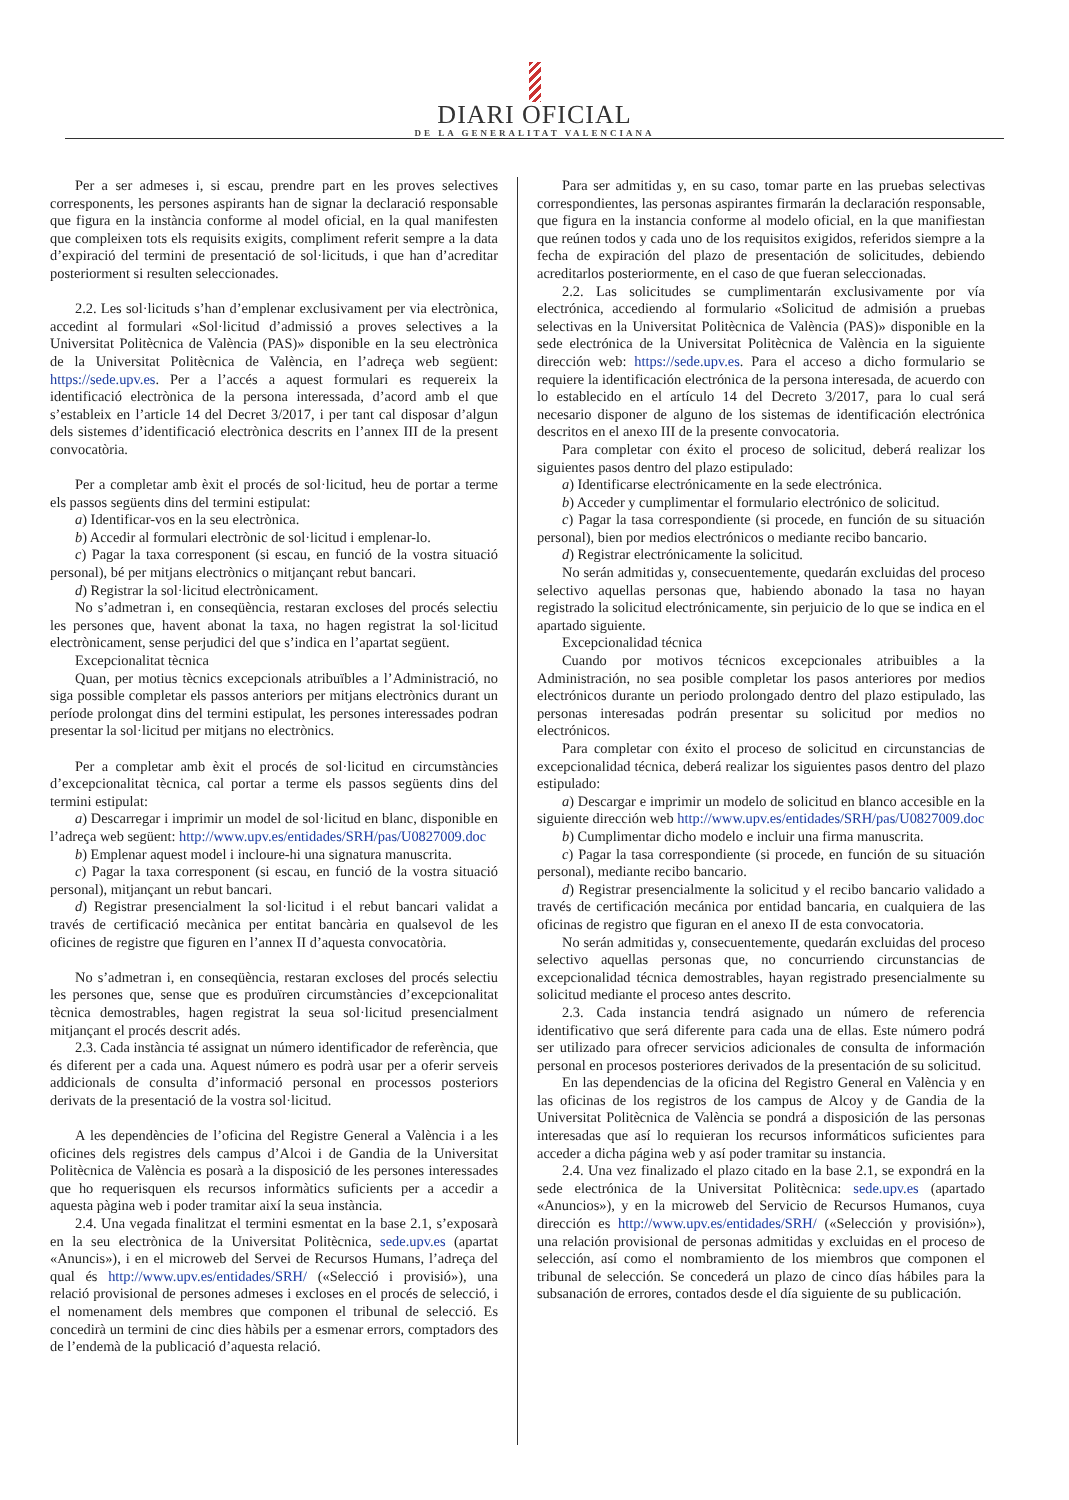DIARI OFICIAL
DE LA GENERALITAT VALENCIANA
Per a ser admeses i, si escau, prendre part en les proves selectives corresponents, les persones aspirants han de signar la declaració responsable que figura en la instància conforme al model oficial, en la qual manifesten que compleixen tots els requisits exigits, compliment referit sempre a la data d’expiració del termini de presentació de sol·licituds, i que han d’acreditar posteriorment si resulten seleccionades.
2.2. Les sol·licituds s’han d’emplenar exclusivament per via electrònica, accedint al formulari «Sol·licitud d’admissió a proves selectives a la Universitat Politècnica de València (PAS)» disponible en la seu electrònica de la Universitat Politècnica de València, en l’adreça web següent: https://sede.upv.es. Per a l’accés a aquest formulari es requereix la identificació electrònica de la persona interessada, d’acord amb el que s’estableix en l’article 14 del Decret 3/2017, i per tant cal disposar d’algun dels sistemes d’identificació electrònica descrits en l’annex III de la present convocatòria.
Per a completar amb èxit el procés de sol·licitud, heu de portar a terme els passos següents dins del termini estipulat:
a) Identificar-vos en la seu electrònica.
b) Accedir al formulari electrònic de sol·licitud i emplenar-lo.
c) Pagar la taxa corresponent (si escau, en funció de la vostra situació personal), bé per mitjans electrònics o mitjançant rebut bancari.
d) Registrar la sol·licitud electrònicament.
No s’admetran i, en conseqüència, restaran excloses del procés selectiu les persones que, havent abonat la taxa, no hagen registrat la sol·licitud electrònicament, sense perjudici del que s’indica en l’apartat següent.
Excepcionalitat tècnica
Quan, per motius tècnics excepcionals atribuïbles a l’Administració, no siga possible completar els passos anteriors per mitjans electrònics durant un període prolongat dins del termini estipulat, les persones interessades podran presentar la sol·licitud per mitjans no electrònics.
Per a completar amb èxit el procés de sol·licitud en circumstàncies d’excepcionalitat tècnica, cal portar a terme els passos següents dins del termini estipulat:
a) Descarregar i imprimir un model de sol·licitud en blanc, disponible en l’adreça web següent: http://www.upv.es/entidades/SRH/pas/U0827009.doc
b) Emplenar aquest model i incloure-hi una signatura manuscrita.
c) Pagar la taxa corresponent (si escau, en funció de la vostra situació personal), mitjançant un rebut bancari.
d) Registrar presencialment la sol·licitud i el rebut bancari validat a través de certificació mecànica per entitat bancària en qualsevol de les oficines de registre que figuren en l’annex II d’aquesta convocatòria.
No s’admetran i, en conseqüència, restaran excloses del procés selectiu les persones que, sense que es produïren circumstàncies d’excepcionalitat tècnica demostrables, hagen registrat la seua sol·licitud presencialment mitjançant el procés descrit adés.
2.3. Cada instància té assignat un número identificador de referència, que és diferent per a cada una. Aquest número es podrà usar per a oferir serveis addicionals de consulta d’informació personal en processos posteriors derivats de la presentació de la vostra sol·licitud.
A les dependències de l’oficina del Registre General a València i a les oficines dels registres dels campus d’Alcoi i de Gandia de la Universitat Politècnica de València es posarà a la disposició de les persones interessades que ho requerisquen els recursos informàtics suficients per a accedir a aquesta pàgina web i poder tramitar així la seua instància.
2.4. Una vegada finalitzat el termini esmentat en la base 2.1, s’exposarà en la seu electrònica de la Universitat Politècnica, sede.upv.es (apartat «Anuncis»), i en el microweb del Servei de Recursos Humans, l’adreça del qual és http://www.upv.es/entidades/SRH/ («Selecció i provisió»), una relació provisional de persones admeses i excloses en el procés de selecció, i el nomenament dels membres que componen el tribunal de selecció. Es concedirà un termini de cinc dies hàbils per a esmenar errors, comptadors des de l’endemà de la publicació d’aquesta relació.
Para ser admitidas y, en su caso, tomar parte en las pruebas selectivas correspondientes, las personas aspirantes firmarán la declaración responsable, que figura en la instancia conforme al modelo oficial, en la que manifiestan que reúnen todos y cada uno de los requisitos exigidos, referidos siempre a la fecha de expiración del plazo de presentación de solicitudes, debiendo acreditarlos posteriormente, en el caso de que fueran seleccionadas.
2.2. Las solicitudes se cumplimentarán exclusivamente por vía electrónica, accediendo al formulario «Solicitud de admisión a pruebas selectivas en la Universitat Politècnica de València (PAS)» disponible en la sede electrónica de la Universitat Politècnica de València en la siguiente dirección web: https://sede.upv.es. Para el acceso a dicho formulario se requiere la identificación electrónica de la persona interesada, de acuerdo con lo establecido en el artículo 14 del Decreto 3/2017, para lo cual será necesario disponer de alguno de los sistemas de identificación electrónica descritos en el anexo III de la presente convocatoria.
Para completar con éxito el proceso de solicitud, deberá realizar los siguientes pasos dentro del plazo estipulado:
a) Identificarse electrónicamente en la sede electrónica.
b) Acceder y cumplimentar el formulario electrónico de solicitud.
c) Pagar la tasa correspondiente (si procede, en función de su situación personal), bien por medios electrónicos o mediante recibo bancario.
d) Registrar electrónicamente la solicitud.
No serán admitidas y, consecuentemente, quedarán excluidas del proceso selectivo aquellas personas que, habiendo abonado la tasa no hayan registrado la solicitud electrónicamente, sin perjuicio de lo que se indica en el apartado siguiente.
Excepcionalidad técnica
Cuando por motivos técnicos excepcionales atribuibles a la Administración, no sea posible completar los pasos anteriores por medios electrónicos durante un periodo prolongado dentro del plazo estipulado, las personas interesadas podrán presentar su solicitud por medios no electrónicos.
Para completar con éxito el proceso de solicitud en circunstancias de excepcionalidad técnica, deberá realizar los siguientes pasos dentro del plazo estipulado:
a) Descargar e imprimir un modelo de solicitud en blanco accesible en la siguiente dirección web http://www.upv.es/entidades/SRH/pas/U0827009.doc
b) Cumplimentar dicho modelo e incluir una firma manuscrita.
c) Pagar la tasa correspondiente (si procede, en función de su situación personal), mediante recibo bancario.
d) Registrar presencialmente la solicitud y el recibo bancario validado a través de certificación mecánica por entidad bancaria, en cualquiera de las oficinas de registro que figuran en el anexo II de esta convocatoria.
No serán admitidas y, consecuentemente, quedarán excluidas del proceso selectivo aquellas personas que, no concurriendo circunstancias de excepcionalidad técnica demostrables, hayan registrado presencialmente su solicitud mediante el proceso antes descrito.
2.3. Cada instancia tendrá asignado un número de referencia identificativo que será diferente para cada una de ellas. Este número podrá ser utilizado para ofrecer servicios adicionales de consulta de información personal en procesos posteriores derivados de la presentación de su solicitud.
En las dependencias de la oficina del Registro General en València y en las oficinas de los registros de los campus de Alcoy y de Gandia de la Universitat Politècnica de València se pondrá a disposición de las personas interesadas que así lo requieran los recursos informáticos suficientes para acceder a dicha página web y así poder tramitar su instancia.
2.4. Una vez finalizado el plazo citado en la base 2.1, se expondrá en la sede electrónica de la Universitat Politècnica: sede.upv.es (apartado «Anuncios»), y en la microweb del Servicio de Recursos Humanos, cuya dirección es http://www.upv.es/entidades/SRH/ («Selección y provisión»), una relación provisional de personas admitidas y excluidas en el proceso de selección, así como el nombramiento de los miembros que componen el tribunal de selección. Se concederá un plazo de cinco días hábiles para la subsanación de errores, contados desde el día siguiente de su publicación.